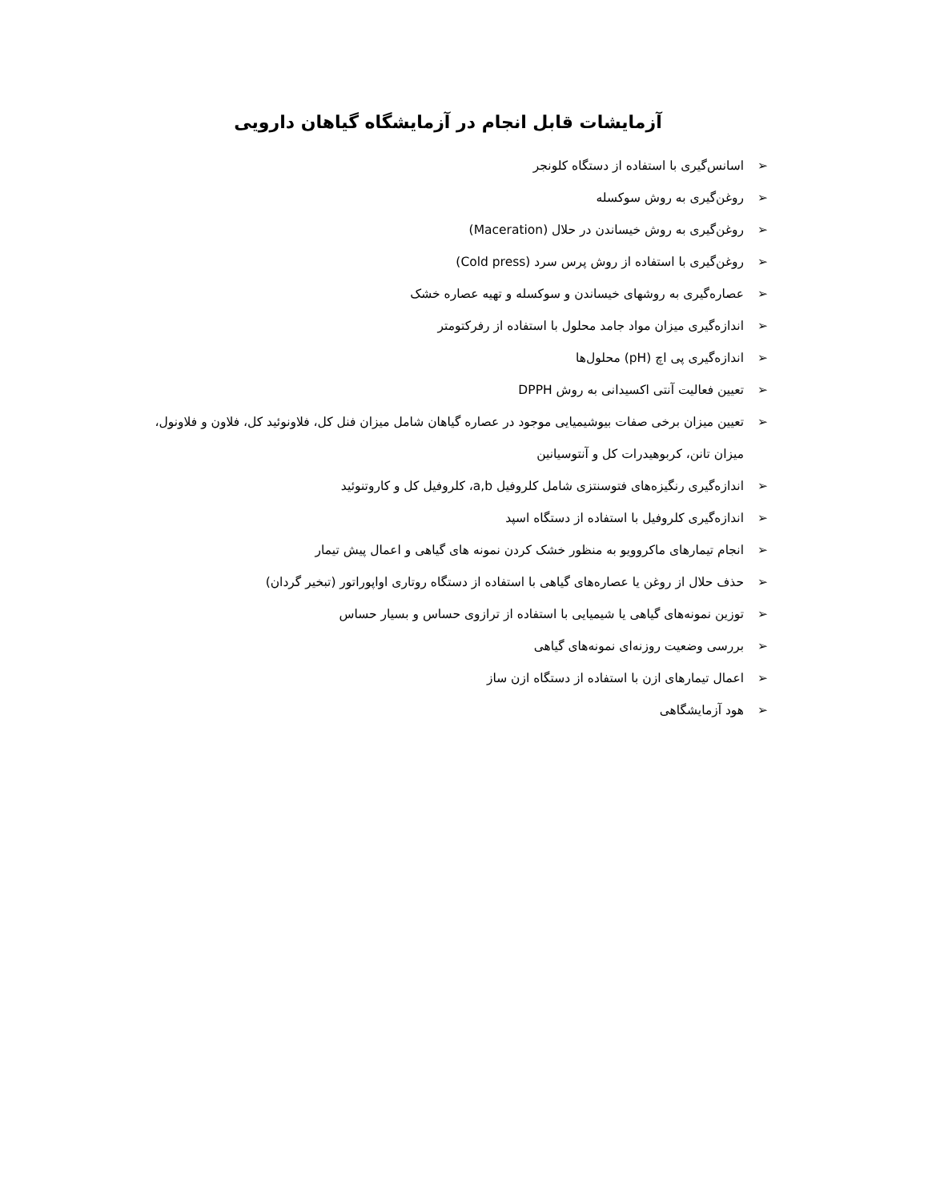آزمایشات قابل انجام در آزمایشگاه گیاهان دارویی
➢ اسانس‌گیری با استفاده از دستگاه کلونجر
➢ روغن‌گیری به روش سوکسله
➢ روغن‌گیری به روش خیساندن در حلال (Maceration)
➢ روغن‌گیری با استفاده از روش پرس سرد (Cold press)
➢ عصاره‌گیری به روشهای خیساندن و سوکسله و تهیه عصاره خشک
➢ اندازه‌گیری میزان مواد جامد محلول با استفاده از رفرکتومتر
➢ اندازه‌گیری پی اچ (pH) محلول‌ها
➢ تعیین فعالیت آنتی اکسیدانی به روش DPPH
➢ تعیین میزان برخی صفات بیوشیمیایی موجود در عصاره گیاهان شامل میزان فنل کل، فلاونوئید کل، فلاون و فلاونول، میزان تانن، کربوهیدرات کل و آنتوسیانین
➢ اندازه‌گیری رنگیزه‌های فتوسنتزی شامل کلروفیل a,b، کلروفیل کل و کاروتنوئید
➢ اندازه‌گیری کلروفیل با استفاده از دستگاه اسپد
➢ انجام تیمارهای ماکروویو به منظور خشک کردن نمونه های گیاهی و اعمال پیش تیمار
➢ حذف حلال از روغن یا عصاره‌های گیاهی با استفاده از دستگاه روتاری اواپوراتور (تبخیر گردان)
➢ توزین نمونه‌های گیاهی یا شیمیایی با استفاده از ترازوی حساس و بسیار حساس
➢ بررسی وضعیت روزنه‌ای نمونه‌های گیاهی
➢ اعمال تیمارهای ازن با استفاده از دستگاه ازن ساز
➢ هود آزمایشگاهی